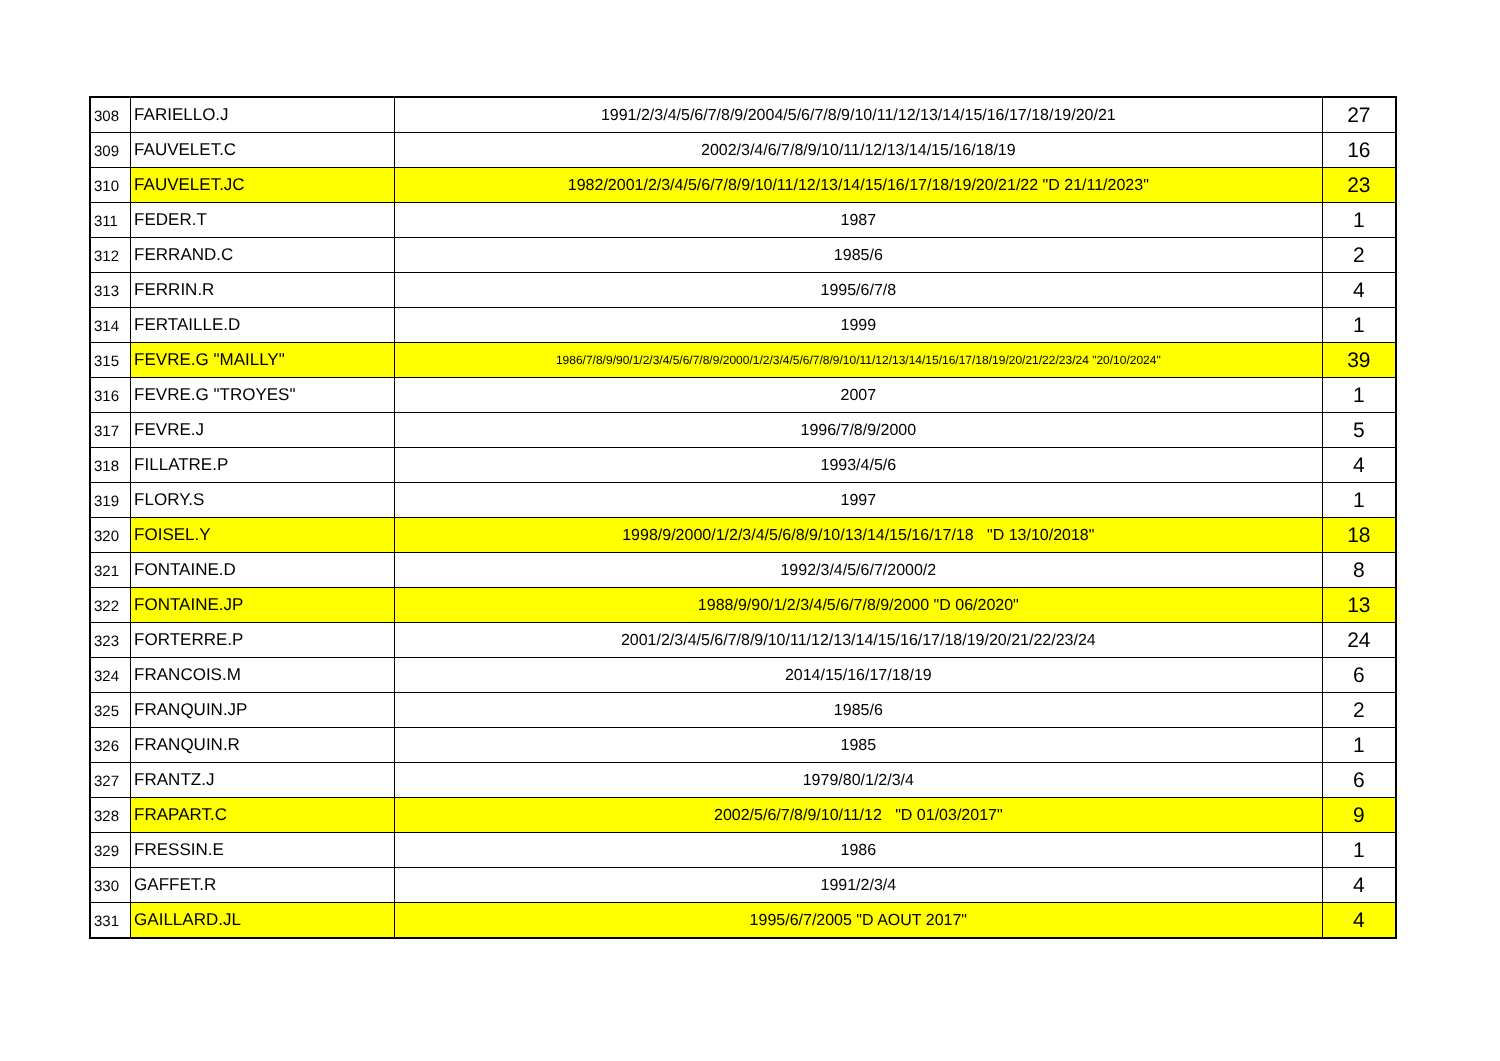| 308 | FARIELLO.J | 1991/2/3/4/5/6/7/8/9/2004/5/6/7/8/9/10/11/12/13/14/15/16/17/18/19/20/21 | 27 |
| 309 | FAUVELET.C | 2002/3/4/6/7/8/9/10/11/12/13/14/15/16/18/19 | 16 |
| 310 | FAUVELET.JC | 1982/2001/2/3/4/5/6/7/8/9/10/11/12/13/14/15/16/17/18/19/20/21/22 "D 21/11/2023" | 23 |
| 311 | FEDER.T | 1987 | 1 |
| 312 | FERRAND.C | 1985/6 | 2 |
| 313 | FERRIN.R | 1995/6/7/8 | 4 |
| 314 | FERTAILLE.D | 1999 | 1 |
| 315 | FEVRE.G "MAILLY" | 1986/7/8/9/90/1/2/3/4/5/6/7/8/9/2000/1/2/3/4/5/6/7/8/9/10/11/12/13/14/15/16/17/18/19/20/21/22/23/24 "20/10/2024" | 39 |
| 316 | FEVRE.G "TROYES" | 2007 | 1 |
| 317 | FEVRE.J | 1996/7/8/9/2000 | 5 |
| 318 | FILLATRE.P | 1993/4/5/6 | 4 |
| 319 | FLORY.S | 1997 | 1 |
| 320 | FOISEL.Y | 1998/9/2000/1/2/3/4/5/6/8/9/10/13/14/15/16/17/18 "D 13/10/2018" | 18 |
| 321 | FONTAINE.D | 1992/3/4/5/6/7/2000/2 | 8 |
| 322 | FONTAINE.JP | 1988/9/90/1/2/3/4/5/6/7/8/9/2000 "D 06/2020" | 13 |
| 323 | FORTERRE.P | 2001/2/3/4/5/6/7/8/9/10/11/12/13/14/15/16/17/18/19/20/21/22/23/24 | 24 |
| 324 | FRANCOIS.M | 2014/15/16/17/18/19 | 6 |
| 325 | FRANQUIN.JP | 1985/6 | 2 |
| 326 | FRANQUIN.R | 1985 | 1 |
| 327 | FRANTZ.J | 1979/80/1/2/3/4 | 6 |
| 328 | FRAPART.C | 2002/5/6/7/8/9/10/11/12 "D 01/03/2017" | 9 |
| 329 | FRESSIN.E | 1986 | 1 |
| 330 | GAFFET.R | 1991/2/3/4 | 4 |
| 331 | GAILLARD.JL | 1995/6/7/2005 "D AOUT 2017" | 4 |